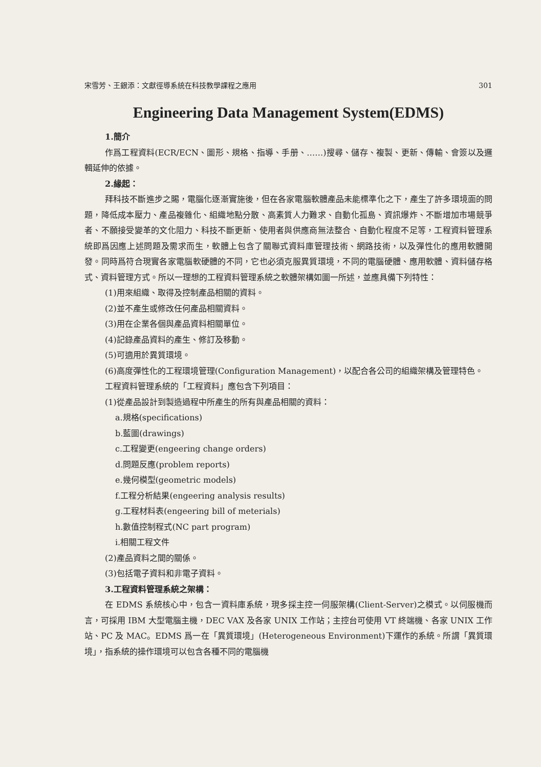宋雪芳、王銀添：文獻徑導系統在科技教學課程之應用 301
Engineering Data Management System(EDMS)
1.簡介
作爲工程資料(ECR/ECN、圖形、規格、指導、手册、……)搜尋、儲存、複製、更新、傳輸、會簽以及邏輯延伸的依據。
2.緣起：
拜科技不斷進步之賜，電腦化逐漸實施後，但在各家電腦軟體產品未能標準化之下，產生了許多環境面的問題，降低成本壓力、產品複雜化、組織地點分散、高素質人力難求、自動化孤島、資訊爆炸、不斷增加市場競爭者、不願接受變革的文化阻力、科技不斷更新、使用者與供應商無法整合、自動化程度不足等，工程資料管理系統即爲因應上述問題及需求而生，軟體上包含了關聯式資料庫管理技術、網路技術，以及彈性化的應用軟體開發。同時爲符合現實各家電腦軟硬體的不同，它也必須克服異質環境，不同的電腦硬體、應用軟體、資料儲存格式、資料管理方式。所以一理想的工程資料管理系統之軟體架構如圖一所述，並應具備下列特性：
(1)用來組織、取得及控制產品相關的資料。
(2)並不產生或修改任何產品相關資料。
(3)用在企業各個與產品資料相關單位。
(4)記錄產品資料的產生、修訂及移動。
(5)可適用於異質環境。
(6)高度彈性化的工程環境管理(Configuration Management)，以配合各公司的組織架構及管理特色。
工程資料管理系統的「工程資料」應包含下列項目：
(1)從產品設計到製造過程中所產生的所有與產品相關的資料：
a.規格(specifications)
b.藍圖(drawings)
c.工程變更(engeering change orders)
d.問題反應(problem reports)
e.幾何模型(geometric models)
f.工程分析結果(engeering analysis results)
g.工程材料表(engeering bill of meterials)
h.數值控制程式(NC part program)
i.相關工程文件
(2)產品資料之間的關係。
(3)包括電子資料和非電子資料。
3.工程資料管理系統之架構：
在 EDMS 系統核心中，包含一資料庫系統，現多採主控一伺服架構(Client-Server)之模式。以伺服機而言，可採用 IBM 大型電腦主機，DEC VAX 及各家 UNIX 工作站；主控台可使用 VT 終端機、各家 UNIX 工作站、PC 及 MAC。EDMS 爲一在「異質環境」(Heterogeneous Environment)下運作的系統。所謂「異質環境」，指系統的操作環境可以包含各種不同的電腦機